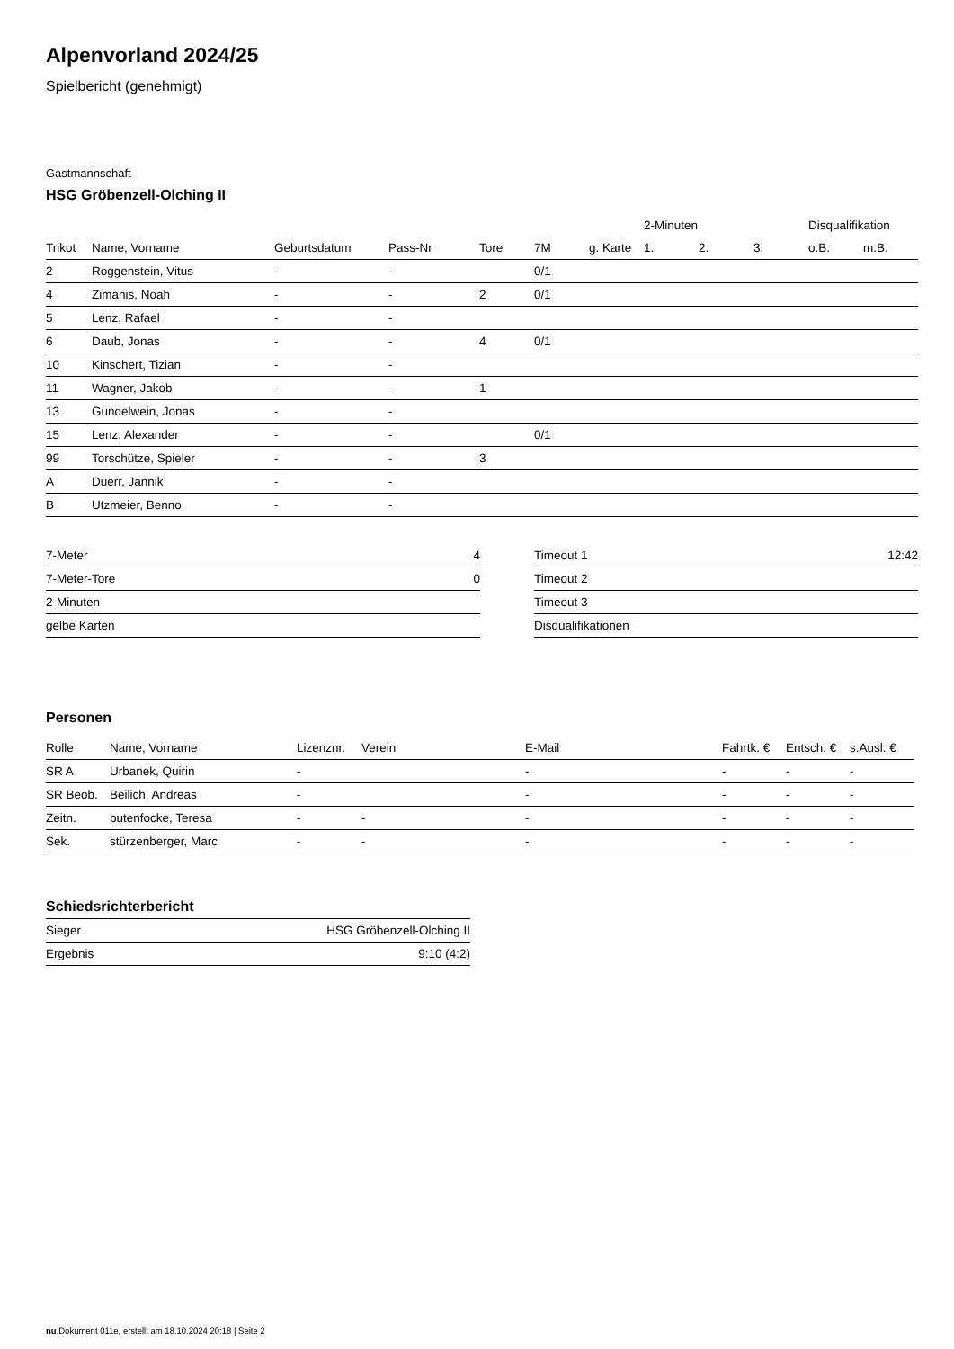Alpenvorland 2024/25
Spielbericht (genehmigt)
Gastmannschaft
HSG Gröbenzell-Olching II
| | | | | | | | 2-Minuten | | | Disqualifikation | |
| --- | --- | --- | --- | --- | --- | --- | --- | --- | --- | --- | --- |
| Trikot | Name, Vorname | Geburtsdatum | Pass-Nr | Tore | 7M | g. Karte | 1. | 2. | 3. | o.B. | m.B. |
| 2 | Roggenstein, Vitus | - | - | | 0/1 | | | | | | |
| 4 | Zimanis, Noah | - | - | 2 | 0/1 | | | | | | |
| 5 | Lenz, Rafael | - | - | | | | | | | | |
| 6 | Daub, Jonas | - | - | 4 | 0/1 | | | | | | |
| 10 | Kinschert, Tizian | - | - | | | | | | | | |
| 11 | Wagner, Jakob | - | - | 1 | | | | | | | |
| 13 | Gundelwein, Jonas | - | - | | | | | | | | |
| 15 | Lenz, Alexander | - | - | | 0/1 | | | | | | |
| 99 | Torschütze, Spieler | - | - | 3 | | | | | | | |
| A | Duerr, Jannik | - | - | | | | | | | | |
| B | Utzmeier, Benno | - | - | | | | | | | | |
| 7-Meter | 4 |
| 7-Meter-Tore | 0 |
| 2-Minuten | |
| gelbe Karten | |
| Timeout 1 | 12:42 |
| Timeout 2 | |
| Timeout 3 | |
| Disqualifikationen | |
Personen
| Rolle | Name, Vorname | Lizenznr. | Verein | E-Mail | Fahrtk. € | Entsch. € | s.Ausl. € |
| --- | --- | --- | --- | --- | --- | --- | --- |
| SR A | Urbanek, Quirin | - | | - | - | - | - |
| SR Beob. | Beilich, Andreas | - | | - | - | - | - |
| Zeitn. | butenfocke, Teresa | - | - | - | - | - | - |
| Sek. | stürzenberger, Marc | - | - | - | - | - | - |
Schiedsrichterbericht
| Sieger | HSG Gröbenzell-Olching II |
| Ergebnis | 9:10 (4:2) |
nu.Dokument 011e, erstellt am 18.10.2024 20:18 | Seite 2